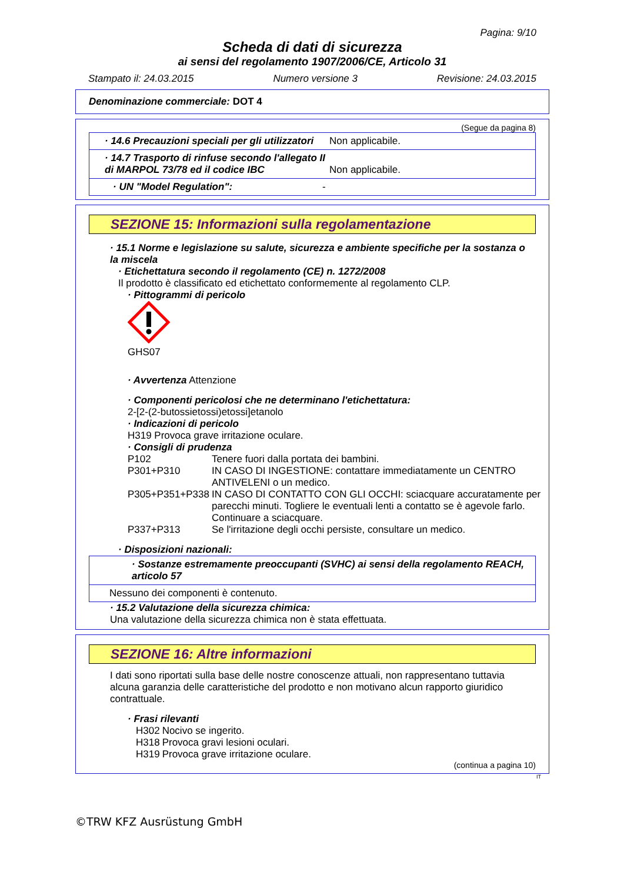Pagina: 9/10
Scheda di dati di sicurezza
ai sensi del regolamento 1907/2006/CE, Articolo 31
Stampato il: 24.03.2015 Numero versione 3 Revisione: 24.03.2015
Denominazione commerciale: DOT 4
(Segue da pagina 8)
· 14.6 Precauzioni speciali per gli utilizzatori
Non applicabile.
· 14.7 Trasporto di rinfuse secondo l'allegato II di MARPOL 73/78 ed il codice IBC
Non applicabile.
· UN "Model Regulation": -
SEZIONE 15: Informazioni sulla regolamentazione
· 15.1 Norme e legislazione su salute, sicurezza e ambiente specifiche per la sostanza o la miscela
· Etichettatura secondo il regolamento (CE) n. 1272/2008
Il prodotto è classificato ed etichettato conformemente al regolamento CLP.
· Pittogrammi di pericolo
GHS07
· Avvertenza Attenzione
· Componenti pericolosi che ne determinano l'etichettatura:
2-[2-(2-butossietossi)etossi]etanolo
· Indicazioni di pericolo
H319 Provoca grave irritazione oculare.
· Consigli di prudenza
| P102 | Tenere fuori dalla portata dei bambini. |
| P301+P310 | IN CASO DI INGESTIONE: contattare immediatamente un CENTRO ANTIVELENI o un medico. |
| P305+P351+P338 | IN CASO DI CONTATTO CON GLI OCCHI: sciacquare accuratamente per parecchi minuti. Togliere le eventuali lenti a contatto se è agevole farlo. Continuare a sciacquare. |
| P337+P313 | Se l'irritazione degli occhi persiste, consultare un medico. |
· Disposizioni nazionali:
· Sostanze estremamente preoccupanti (SVHC) ai sensi della regolamento REACH, articolo 57
Nessuno dei componenti è contenuto.
· 15.2 Valutazione della sicurezza chimica:
Una valutazione della sicurezza chimica non è stata effettuata.
SEZIONE 16: Altre informazioni
I dati sono riportati sulla base delle nostre conoscenze attuali, non rappresentano tuttavia alcuna garanzia delle caratteristiche del prodotto e non motivano alcun rapporto giuridico contrattuale.
· Frasi rilevanti
| H302 | Nocivo se ingerito. |
| H318 | Provoca gravi lesioni oculari. |
| H319 | Provoca grave irritazione oculare. |
(continua a pagina 10)
IT
©TRW KFZ Ausrüstung GmbH